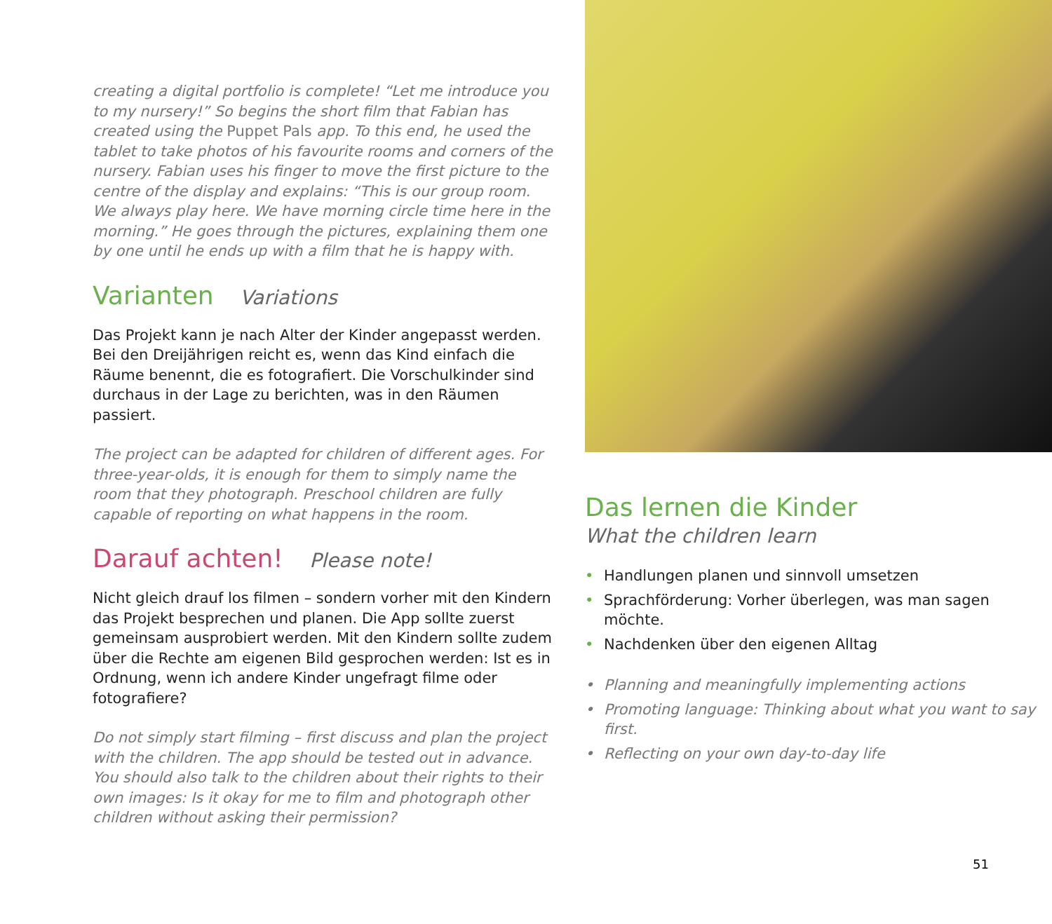creating a digital portfolio is complete! “Let me introduce you to my nursery!” So begins the short film that Fabian has created using the Puppet Pals app. To this end, he used the tablet to take photos of his favourite rooms and corners of the nursery. Fabian uses his finger to move the first picture to the centre of the display and explains: “This is our group room. We always play here. We have morning circle time here in the morning.” He goes through the pictures, explaining them one by one until he ends up with a film that he is happy with.
Varianten Variations
Das Projekt kann je nach Alter der Kinder angepasst werden. Bei den Dreijährigen reicht es, wenn das Kind einfach die Räume benennt, die es fotografiert. Die Vorschulkinder sind durchaus in der Lage zu berichten, was in den Räumen passiert.
The project can be adapted for children of different ages. For three-year-olds, it is enough for them to simply name the room that they photograph. Preschool children are fully capable of reporting on what happens in the room.
Darauf achten! Please note!
Nicht gleich drauf los filmen – sondern vorher mit den Kindern das Projekt besprechen und planen. Die App sollte zuerst gemeinsam ausprobiert werden. Mit den Kindern sollte zudem über die Rechte am eigenen Bild gesprochen werden: Ist es in Ordnung, wenn ich andere Kinder ungefragt filme oder fotografiere?
Do not simply start filming – first discuss and plan the project with the children. The app should be tested out in advance. You should also talk to the children about their rights to their own images: Is it okay for me to film and photograph other children without asking their permission?
Das lernen die Kinder
What the children learn
• Handlungen planen und sinnvoll umsetzen
• Sprachförderung: Vorher überlegen, was man sagen möchte.
• Nachdenken über den eigenen Alltag
• Planning and meaningfully implementing actions
• Promoting language: Thinking about what you want to say first.
• Reflecting on your own day-to-day life
51